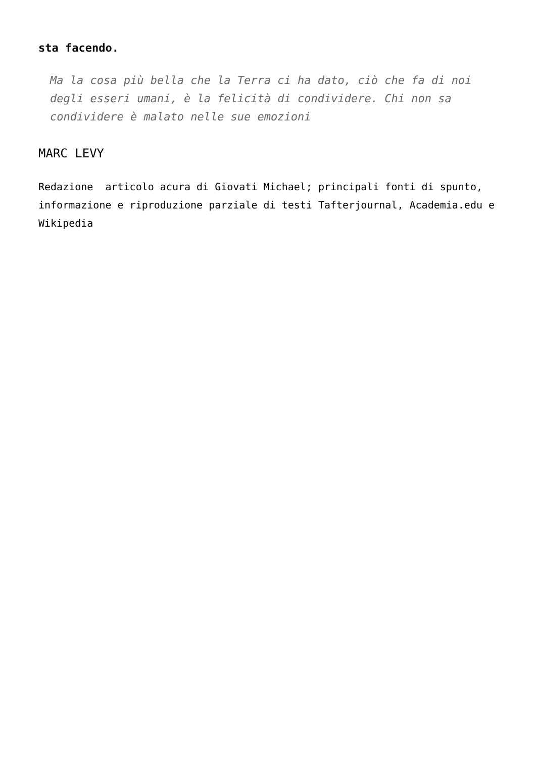sta facendo.
Ma la cosa più bella che la Terra ci ha dato, ciò che fa di noi degli esseri umani, è la felicità di condividere. Chi non sa condividere è malato nelle sue emozioni
MARC LEVY
Redazione articolo acura di Giovati Michael; principali fonti di spunto, informazione e riproduzione parziale di testi Tafterjournal, Academia.edu e Wikipedia